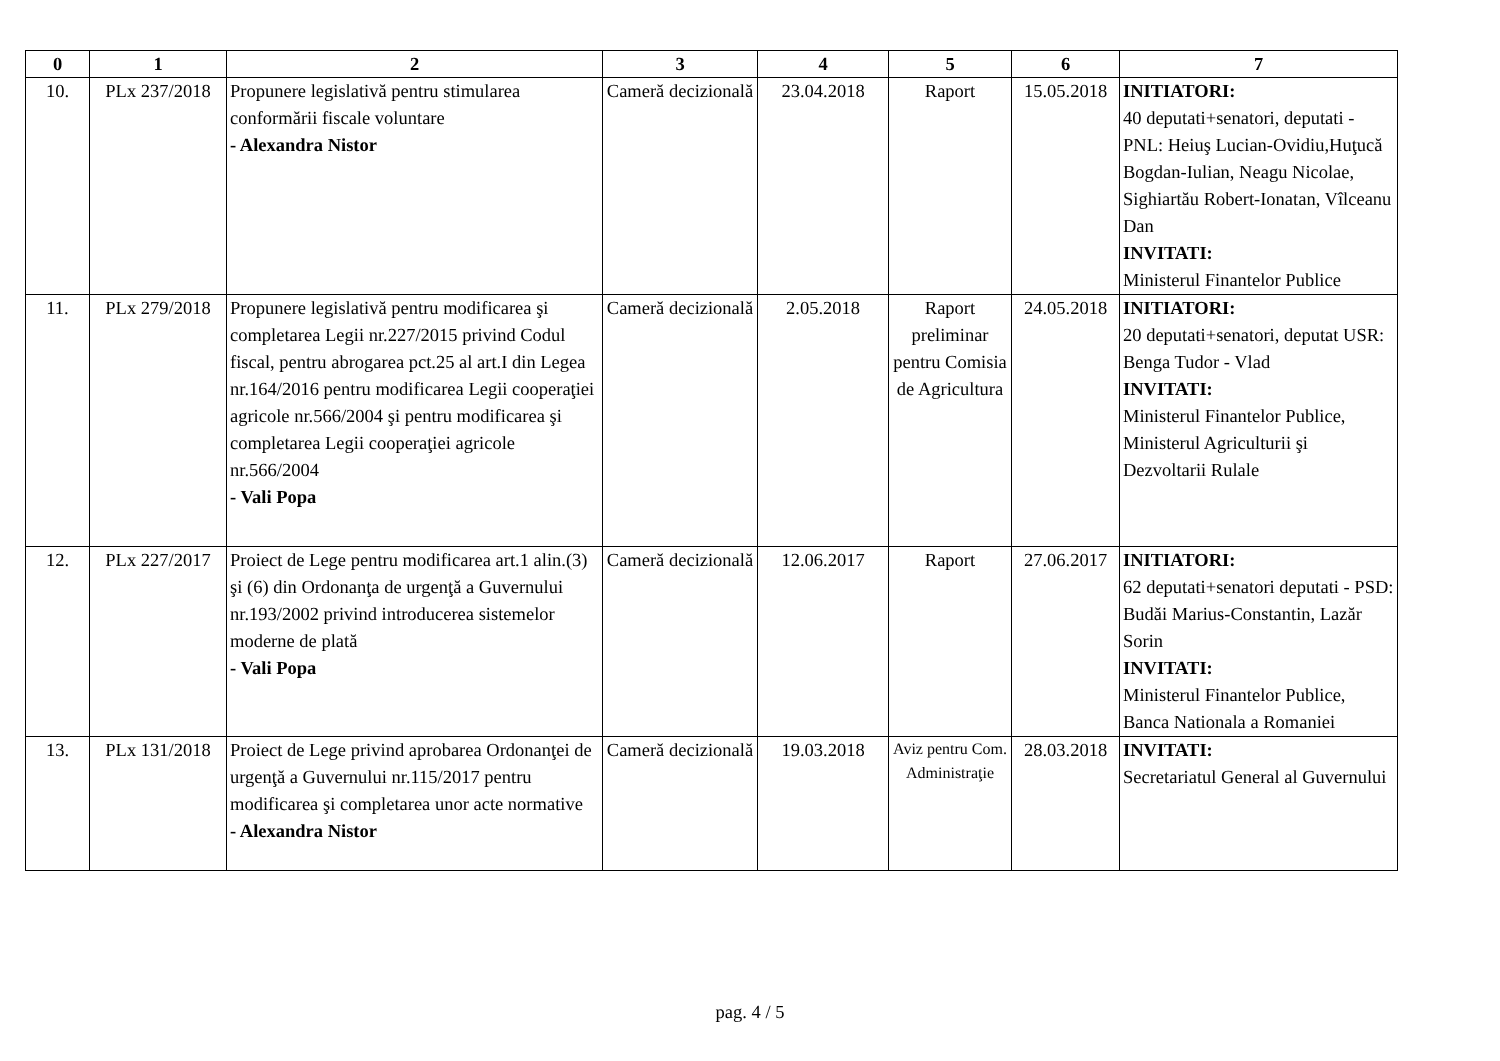| 0 | 1 | 2 | 3 | 4 | 5 | 6 | 7 |
| --- | --- | --- | --- | --- | --- | --- | --- |
| 10. | PLx 237/2018 | Propunere legislativă pentru stimularea conformării fiscale voluntare - Alexandra Nistor | Cameră decizională | 23.04.2018 | Raport | 15.05.2018 | INITIATORI: 40 deputati+senatori, deputati - PNL: Heiuş Lucian-Ovidiu,Huţucă Bogdan-Iulian, Neagu Nicolae, Sighiartău Robert-Ionatan, Vîlceanu Dan INVITATI: Ministerul Finantelor Publice |
| 11. | PLx 279/2018 | Propunere legislativă pentru modificarea şi completarea Legii nr.227/2015 privind Codul fiscal, pentru abrogarea pct.25 al art.I din Legea nr.164/2016 pentru modificarea Legii cooperaţiei agricole nr.566/2004 şi pentru modificarea şi completarea Legii cooperaţiei agricole nr.566/2004 - Vali Popa | Cameră decizională | 2.05.2018 | Raport preliminar pentru Comisia de Agricultura | 24.05.2018 | INITIATORI: 20 deputati+senatori, deputat USR: Benga Tudor - Vlad INVITATI: Ministerul Finantelor Publice, Ministerul Agriculturii şi Dezvoltarii Rulale |
| 12. | PLx 227/2017 | Proiect de Lege pentru modificarea art.1 alin.(3) şi (6) din Ordonanţa de urgenţă a Guvernului nr.193/2002 privind introducerea sistemelor moderne de plată - Vali Popa | Cameră decizională | 12.06.2017 | Raport | 27.06.2017 | INITIATORI: 62 deputati+senatori deputati - PSD: Budăi Marius-Constantin, Lazăr Sorin INVITATI: Ministerul Finantelor Publice, Banca Nationala a Romaniei |
| 13. | PLx 131/2018 | Proiect de Lege privind aprobarea Ordonanţei de urgenţă a Guvernului nr.115/2017 pentru modificarea şi completarea unor acte normative - Alexandra Nistor | Cameră decizională | 19.03.2018 | Aviz pentru Com. Administraţie | 28.03.2018 | INVITATI: Secretariatul General al Guvernului |
pag. 4 / 5